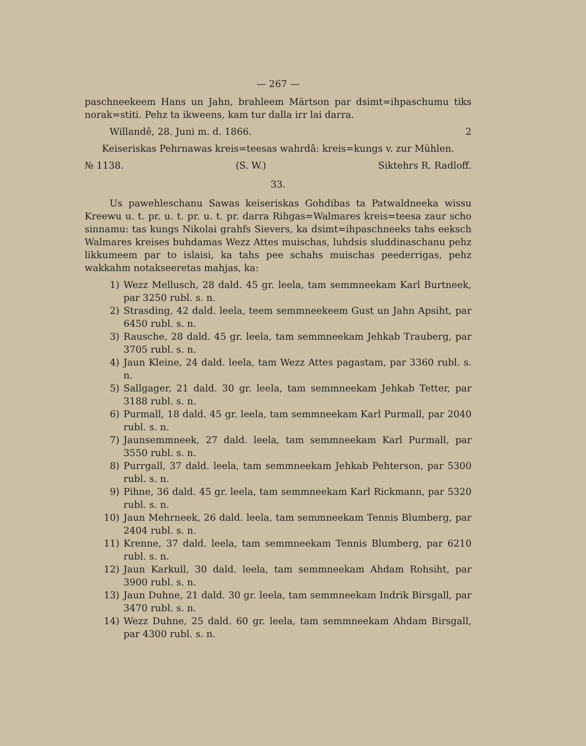— 267 —
paschneekeem Hans un Jahn, brahleem Märtson par dsimt=ihpaschumu tiks norak=stiti. Pehz ta ikweens, kam tur dalla irr lai darra.
Willandê, 28. Juni m. d. 1866. 2
Keiseriskas Pehrnawas kreis=teesas wahrdâ: kreis=kungs v. zur Mühlen.
№ 1138. (S. W.) Siktehrs R. Radloff.
33.
Us pawehleschanu Sawas keiseriskas Gohdibas ta Patwaldneeka wissu Kreewu u. t. pr. u. t. pr. u. t. pr. darra Rihgas=Walmares kreis=teesa zaur scho sinnamu: tas kungs Nikolai grahfs Sievers, ka dsimt=ihpaschneeks tahs eeksch Walmares kreises buhdamas Wezz Attes muischas, luhdsis sluddinaschanu pehz likkumeem par to islaisi, ka tahs pee schahs muischas peederrigas, pehz wakkahm notakseeretas mahjas, ka:
1) Wezz Mellusch, 28 dald. 45 gr. leela, tam semmneekam Karl Burtneek, par 3250 rubl. s. n.
2) Strasding, 42 dald. leela, teem semmneekeem Gust un Jahn Apsiht, par 6450 rubl. s. n.
3) Rausche, 28 dald. 45 gr. leela, tam semmneekam Jehkab Trauberg, par 3705 rubl. s. n.
4) Jaun Kleine, 24 dald. leela, tam Wezz Attes pagastam, par 3360 rubl. s. n.
5) Sallgager, 21 dald. 30 gr. leela, tam semmneekam Jehkab Tetter, par 3188 rubl. s. n.
6) Purmall, 18 dald. 45 gr. leela, tam semmneekam Karl Purmall, par 2040 rubl. s. n.
7) Jaunsemmneek, 27 dald. leela, tam semmneekam Karl Purmall, par 3550 rubl. s. n.
8) Purrgall, 37 dald. leela, tam semmneekam Jehkab Pehterson, par 5300 rubl. s. n.
9) Pihne, 36 dald. 45 gr. leela, tam semmneekam Karl Rickmann, par 5320 rubl. s. n.
10) Jaun Mehrneek, 26 dald. leela, tam semmneekam Tennis Blumberg, par 2404 rubl. s. n.
11) Krenne, 37 dald. leela, tam semmneekam Tennis Blumberg, par 6210 rubl. s. n.
12) Jaun Karkull, 30 dald. leela, tam semmneekam Ahdam Rohsiht, par 3900 rubl. s. n.
13) Jaun Duhne, 21 dald. 30 gr. leela, tam semmneekam Indrik Birsgall, par 3470 rubl. s. n.
14) Wezz Duhne, 25 dald. 60 gr. leela, tam semmneekam Ahdam Birsgall, par 4300 rubl. s. n.